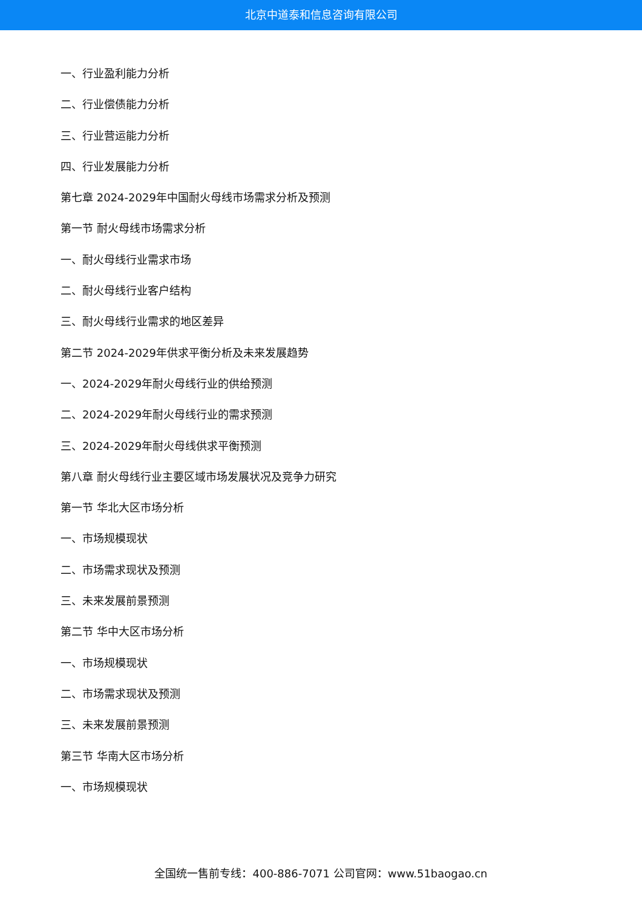北京中道泰和信息咨询有限公司
一、行业盈利能力分析
二、行业偿债能力分析
三、行业营运能力分析
四、行业发展能力分析
第七章 2024-2029年中国耐火母线市场需求分析及预测
第一节 耐火母线市场需求分析
一、耐火母线行业需求市场
二、耐火母线行业客户结构
三、耐火母线行业需求的地区差异
第二节 2024-2029年供求平衡分析及未来发展趋势
一、2024-2029年耐火母线行业的供给预测
二、2024-2029年耐火母线行业的需求预测
三、2024-2029年耐火母线供求平衡预测
第八章 耐火母线行业主要区域市场发展状况及竞争力研究
第一节 华北大区市场分析
一、市场规模现状
二、市场需求现状及预测
三、未来发展前景预测
第二节 华中大区市场分析
一、市场规模现状
二、市场需求现状及预测
三、未来发展前景预测
第三节 华南大区市场分析
一、市场规模现状
全国统一售前专线：400-886-7071 公司官网：www.51baogao.cn